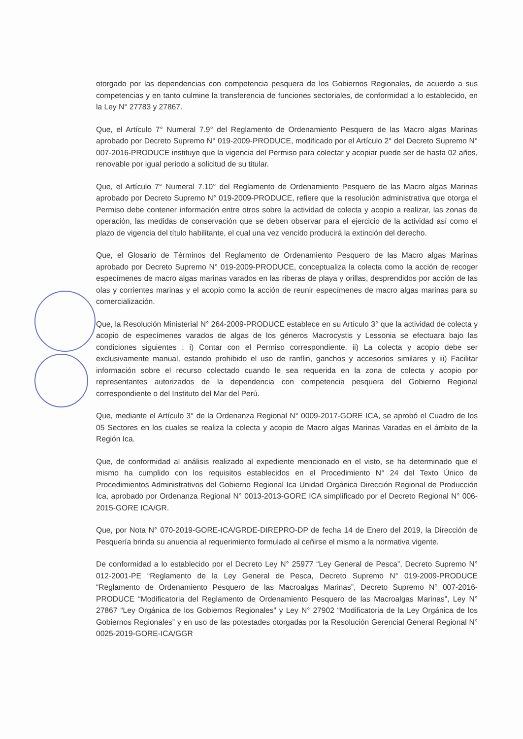otorgado por las dependencias con competencia pesquera de los Gobiernos Regionales, de acuerdo a sus competencias y en tanto culmine la transferencia de funciones sectoriales, de conformidad a lo establecido, en la Ley N° 27783 y 27867.
Que, el Artículo 7° Numeral 7.9° del Reglamento de Ordenamiento Pesquero de las Macro algas Marinas aprobado por Decreto Supremo N° 019-2009-PRODUCE, modificado por el Artículo 2° del Decreto Supremo N° 007-2016-PRODUCE instituye que la vigencia del Permiso para colectar y acopiar puede ser de hasta 02 años, renovable por igual periodo a solicitud de su titular.
Que, el Artículo 7° Numeral 7.10° del Reglamento de Ordenamiento Pesquero de las Macro algas Marinas aprobado por Decreto Supremo N° 019-2009-PRODUCE, refiere que la resolución administrativa que otorga el Permiso debe contener información entre otros sobre la actividad de colecta y acopio a realizar, las zonas de operación, las medidas de conservación que se deben observar para el ejercicio de la actividad así como el plazo de vigencia del título habilitante, el cual una vez vencido producirá la extinción del derecho.
Que, el Glosario de Términos del Reglamento de Ordenamiento Pesquero de las Macro algas Marinas aprobado por Decreto Supremo N° 019-2009-PRODUCE, conceptualiza la colecta como la acción de recoger especímenes de macro algas marinas varados en las riberas de playa y orillas, desprendidos por acción de las olas y corrientes marinas y el acopio como la acción de reunir especímenes de macro algas marinas para su comercialización.
Que, la Resolución Ministerial N° 264-2009-PRODUCE establece en su Artículo 3° que la actividad de colecta y acopio de especímenes varados de algas de los géneros Macrocystis y Lessonia se efectuara bajo las condiciones siguientes : i) Contar con el Permiso correspondiente, ii) La colecta y acopio debe ser exclusivamente manual, estando prohibido el uso de ranflin, ganchos y accesorios similares y iii) Facilitar información sobre el recurso colectado cuando le sea requerida en la zona de colecta y acopio por representantes autorizados de la dependencia con competencia pesquera del Gobierno Regional correspondiente o del Instituto del Mar del Perú.
Que, mediante el Artículo 3° de la Ordenanza Regional N° 0009-2017-GORE ICA, se aprobó el Cuadro de los 05 Sectores en los cuales se realiza la colecta y acopio de Macro algas Marinas Varadas en el ámbito de la Región Ica.
Que, de conformidad al análisis realizado al expediente mencionado en el visto, se ha determinado que el mismo ha cumplido con los requisitos establecidos en el Procedimiento N° 24 del Texto Único de Procedimientos Administrativos del Gobierno Regional Ica Unidad Orgánica Dirección Regional de Producción Ica, aprobado por Ordenanza Regional N° 0013-2013-GORE ICA simplificado por el Decreto Regional N° 006-2015-GORE ICA/GR.
Que, por Nota N° 070-2019-GORE-ICA/GRDE-DIREPRO-DP de fecha 14 de Enero del 2019, la Dirección de Pesquería brinda su anuencia al requerimiento formulado al ceñirse el mismo a la normativa vigente.
De conformidad a lo establecido por el Decreto Ley N° 25977 “Ley General de Pesca”, Decreto Supremo N° 012-2001-PE “Reglamento de la Ley General de Pesca, Decreto Supremo N° 019-2009-PRODUCE “Reglamento de Ordenamiento Pesquero de las Macroalgas Marinas”, Decreto Supremo N° 007-2016-PRODUCE “Modificatoria del Reglamento de Ordenamiento Pesquero de las Macroalgas Marinas”, Ley N° 27867 “Ley Orgánica de los Gobiernos Regionales” y Ley N° 27902 “Modificatoria de la Ley Orgánica de los Gobiernos Regionales” y en uso de las potestades otorgadas por la Resolución Gerencial General Regional N° 0025-2019-GORE-ICA/GGR